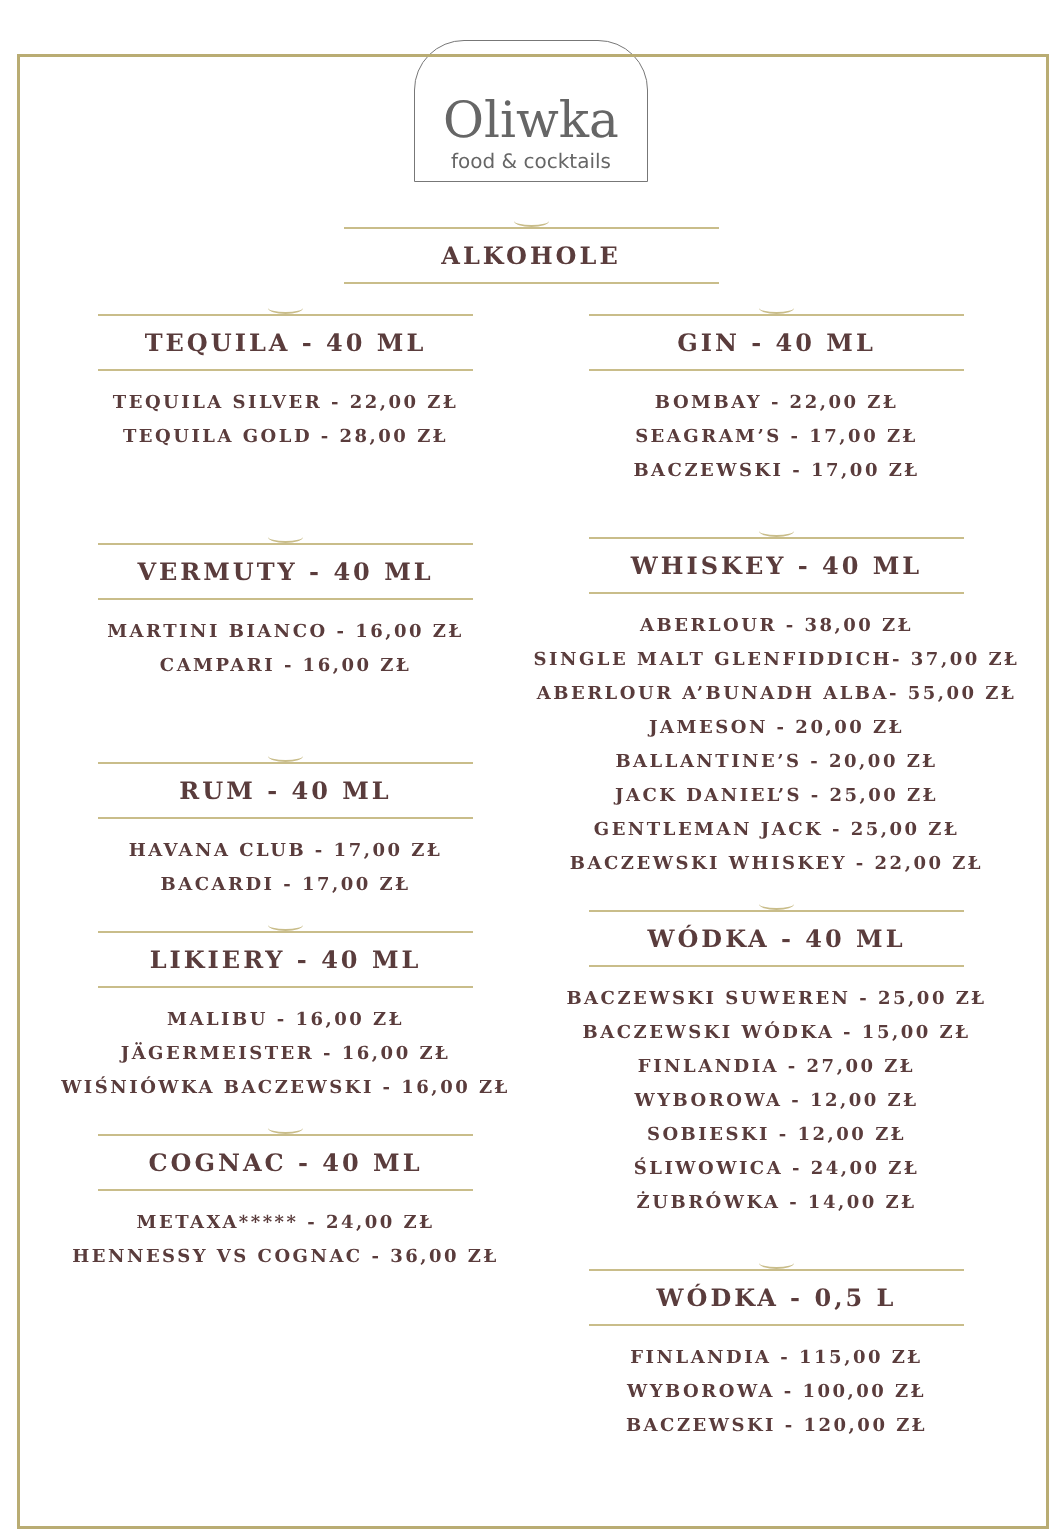Oliwka
food & cocktails
ALKOHOLE
TEQUILA - 40 ML
TEQUILA SILVER - 22,00 ZŁ
TEQUILA GOLD - 28,00 ZŁ
VERMUTY - 40 ML
MARTINI BIANCO - 16,00 ZŁ
CAMPARI - 16,00 ZŁ
RUM - 40 ML
HAVANA CLUB - 17,00 ZŁ
BACARDI - 17,00 ZŁ
LIKIERY - 40 ML
MALIBU - 16,00 ZŁ
JÄGERMEISTER - 16,00 ZŁ
WIŚNIÓWKA BACZEWSKI - 16,00 ZŁ
COGNAC - 40 ML
METAXA***** - 24,00 ZŁ
HENNESSY VS COGNAC - 36,00 ZŁ
GIN - 40 ML
BOMBAY - 22,00 ZŁ
SEAGRAM’S - 17,00 ZŁ
BACZEWSKI - 17,00 ZŁ
WHISKEY - 40 ML
ABERLOUR - 38,00 ZŁ
SINGLE MALT GLENFIDDICH- 37,00 ZŁ
ABERLOUR A’BUNADH ALBA- 55,00 ZŁ
JAMESON - 20,00 ZŁ
BALLANTINE’S - 20,00 ZŁ
JACK DANIEL’S - 25,00 ZŁ
GENTLEMAN JACK - 25,00 ZŁ
BACZEWSKI WHISKEY - 22,00 ZŁ
WÓDKA - 40 ML
BACZEWSKI SUWEREN - 25,00 ZŁ
BACZEWSKI WÓDKA - 15,00 ZŁ
FINLANDIA - 27,00 ZŁ
WYBOROWA - 12,00 ZŁ
SOBIESKI - 12,00 ZŁ
ŚLIWOWICA - 24,00 ZŁ
ŻUBRÓWKA - 14,00 ZŁ
WÓDKA - 0,5 L
FINLANDIA - 115,00 ZŁ
WYBOROWA - 100,00 ZŁ
BACZEWSKI - 120,00 ZŁ